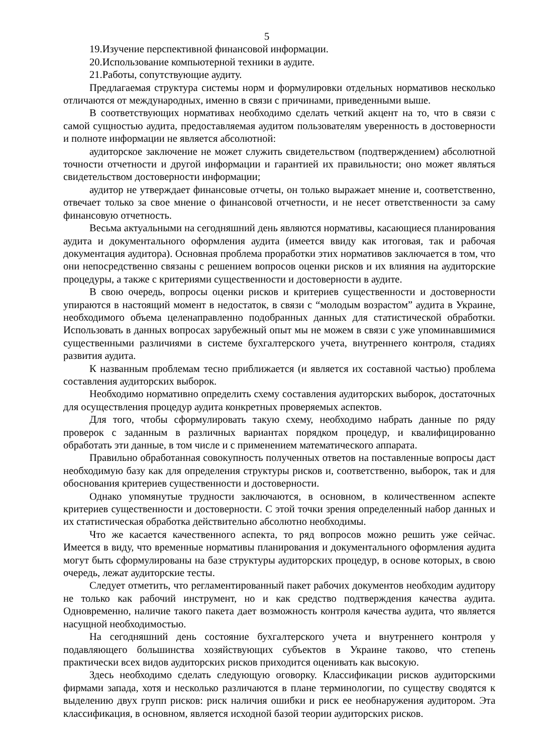5
19.Изучение перспективной финансовой информации.
20.Использование компьютерной техники в аудите.
21.Работы, сопутствующие аудиту.
Предлагаемая структура системы норм и формулировки отдельных нормативов несколько отличаются от международных, именно в связи с причинами, приведенными выше.
В соответствующих нормативах необходимо сделать четкий акцент на то, что в связи с самой сущностью аудита, предоставляемая аудитом пользователям уверенность в достоверности и полноте информации не является абсолютной:
аудиторское заключение не может служить свидетельством (подтверждением) абсолютной точности отчетности и другой информации и гарантией их правильности; оно может являться свидетельством достоверности информации;
аудитор не утверждает финансовые отчеты, он только выражает мнение и, соответственно, отвечает только за свое мнение о финансовой отчетности, и не несет ответственности за саму финансовую отчетность.
Весьма актуальными на сегодняшний день являются нормативы, касающиеся планирования аудита и документального оформления аудита (имеется ввиду как итоговая, так и рабочая документация аудитора). Основная проблема проработки этих нормативов заключается в том, что они непосредственно связаны с решением вопросов оценки рисков и их влияния на аудиторские процедуры, а также с критериями существенности и достоверности в аудите.
В свою очередь, вопросы оценки рисков и критериев существенности и достоверности упираются в настоящий момент в недостаток, в связи с “молодым возрастом” аудита в Украине, необходимого объема целенаправленно подобранных данных для статистической обработки. Использовать в данных вопросах зарубежный опыт мы не можем в связи с уже упоминавшимися существенными различиями в системе бухгалтерского учета, внутреннего контроля, стадиях развития аудита.
К названным проблемам тесно приближается (и является их составной частью) проблема составления аудиторских выборок.
Необходимо нормативно определить схему составления аудиторских выборок, достаточных для осуществления процедур аудита конкретных проверяемых аспектов.
Для того, чтобы сформулировать такую схему, необходимо набрать данные по ряду проверок с заданным в различных вариантах порядком процедур, и квалифицированно обработать эти данные, в том числе и с применением математического аппарата.
Правильно обработанная совокупность полученных ответов на поставленные вопросы даст необходимую базу как для определения структуры рисков и, соответственно, выборок, так и для обоснования критериев существенности и достоверности.
Однако упомянутые трудности заключаются, в основном, в количественном аспекте критериев существенности и достоверности. С этой точки зрения определенный набор данных и их статистическая обработка действительно абсолютно необходимы.
Что же касается качественного аспекта, то ряд вопросов можно решить уже сейчас. Имеется в виду, что временные нормативы планирования и документального оформления аудита могут быть сформулированы на базе структуры аудиторских процедур, в основе которых, в свою очередь, лежат аудиторские тесты.
Следует отметить, что регламентированный пакет рабочих документов необходим аудитору не только как рабочий инструмент, но и как средство подтверждения качества аудита. Одновременно, наличие такого пакета дает возможность контроля качества аудита, что является насущной необходимостью.
На сегодняшний день состояние бухгалтерского учета и внутреннего контроля у подавляющего большинства хозяйствующих субъектов в Украине таково, что степень практически всех видов аудиторских рисков приходится оценивать как высокую.
Здесь необходимо сделать следующую оговорку. Классификации рисков аудиторскими фирмами запада, хотя и несколько различаются в плане терминологии, по существу сводятся к выделению двух групп рисков: риск наличия ошибки и риск ее необнаружения аудитором. Эта классификация, в основном, является исходной базой теории аудиторских рисков.